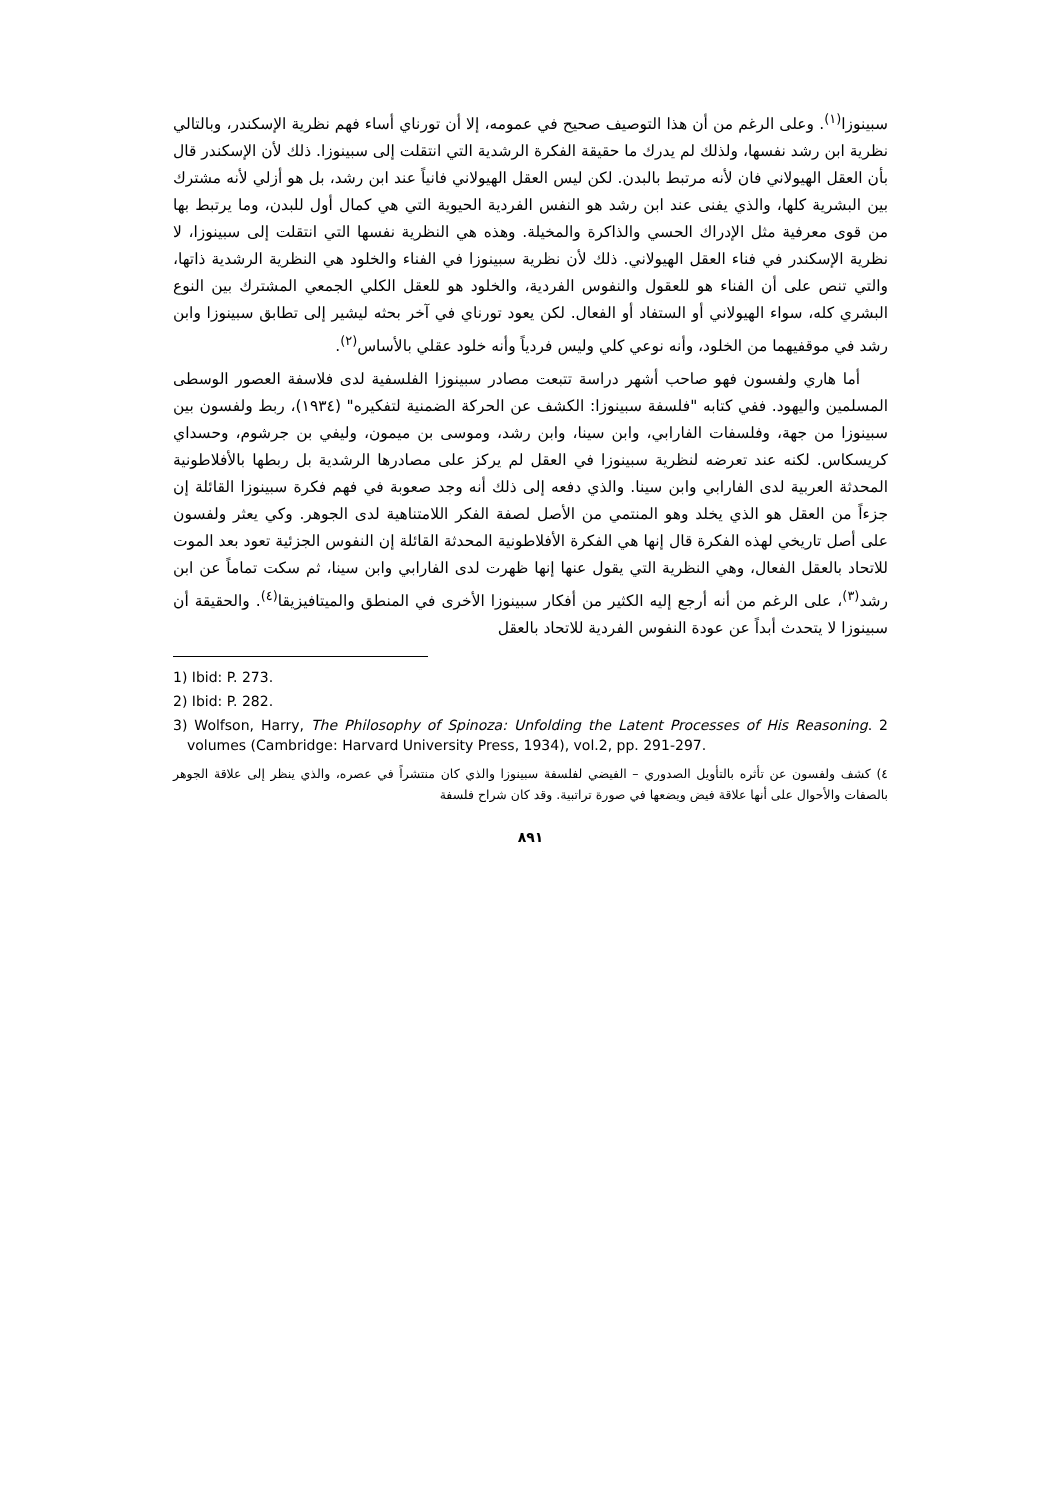سبينوزا<sup>(١)</sup>. وعلى الرغم من أن هذا التوصيف صحيح في عمومه، إلا أن تورناي أساء فهم نظرية الإسكندر، وبالتالي نظرية ابن رشد نفسها، ولذلك لم يدرك ما حقيقة الفكرة الرشدية التي انتقلت إلى سبينوزا. ذلك لأن الإسكندر قال بأن العقل الهيولاني فان لأنه مرتبط بالبدن. لكن ليس العقل الهيولاني فانياً عند ابن رشد، بل هو أزلي لأنه مشترك بين البشرية كلها، والذي يفنى عند ابن رشد هو النفس الفردية الحيوية التي هي كمال أول للبدن، وما يرتبط بها من قوى معرفية مثل الإدراك الحسي والذاكرة والمخيلة. وهذه هي النظرية نفسها التي انتقلت إلى سبينوزا، لا نظرية الإسكندر في فناء العقل الهيولاني. ذلك لأن نظرية سبينوزا في الفناء والخلود هي النظرية الرشدية ذاتها، والتي تنص على أن الفناء هو للعقول والنفوس الفردية، والخلود هو للعقل الكلي الجمعي المشترك بين النوع البشري كله، سواء الهيولاني أو الستفاد أو الفعال. لكن يعود تورناي في آخر بحثه ليشير إلى تطابق سبينوزا وابن رشد في موقفيهما من الخلود، وأنه نوعي كلي وليس فردياً وأنه خلود عقلي بالأساس<sup>(٢)</sup>.
أما هاري ولفسون فهو صاحب أشهر دراسة تتبعت مصادر سبينوزا الفلسفية لدى فلاسفة العصور الوسطى المسلمين واليهود. ففي كتابه "فلسفة سبينوزا: الكشف عن الحركة الضمنية لتفكيره" (١٩٣٤)، ربط ولفسون بين سبينوزا من جهة، وفلسفات الفارابي، وابن سينا، وابن رشد، وموسى بن ميمون، وليفي بن جرشوم، وحسداي كريسكاس. لكنه عند تعرضه لنظرية سبينوزا في العقل لم يركز على مصادرها الرشدية بل ربطها بالأفلاطونية المحدثة العربية لدى الفارابي وابن سينا. والذي دفعه إلى ذلك أنه وجد صعوبة في فهم فكرة سبينوزا القائلة إن جزءاً من العقل هو الذي يخلد وهو المنتمي من الأصل لصفة الفكر اللامتناهية لدى الجوهر. وكي يعثر ولفسون على أصل تاريخي لهذه الفكرة قال إنها هي الفكرة الأفلاطونية المحدثة القائلة إن النفوس الجزئية تعود بعد الموت للاتحاد بالعقل الفعال، وهي النظرية التي يقول عنها إنها ظهرت لدى الفارابي وابن سينا، ثم سكت تماماً عن ابن رشد<sup>(٣)</sup>، على الرغم من أنه أرجع إليه الكثير من أفكار سبينوزا الأخرى في المنطق والميتافيزيقا<sup>(٤)</sup>. والحقيقة أن سبينوزا لا يتحدث أبداً عن عودة النفوس الفردية للاتحاد بالعقل
1) Ibid: P. 273.
2) Ibid: P. 282.
3) Wolfson, Harry, The Philosophy of Spinoza: Unfolding the Latent Processes of His Reasoning. 2 volumes (Cambridge: Harvard University Press, 1934), vol.2, pp. 291-297.
٤) كشف ولفسون عن تأثره بالتأويل الصدوري – الفيضي لفلسفة سبينوزا والذي كان منتشراً في عصره، والذي ينظر إلى علاقة الجوهر بالصفات والأحوال على أنها علاقة فيض ويضعها في صورة تراتبية. وقد كان شراح فلسفة
٨٩١